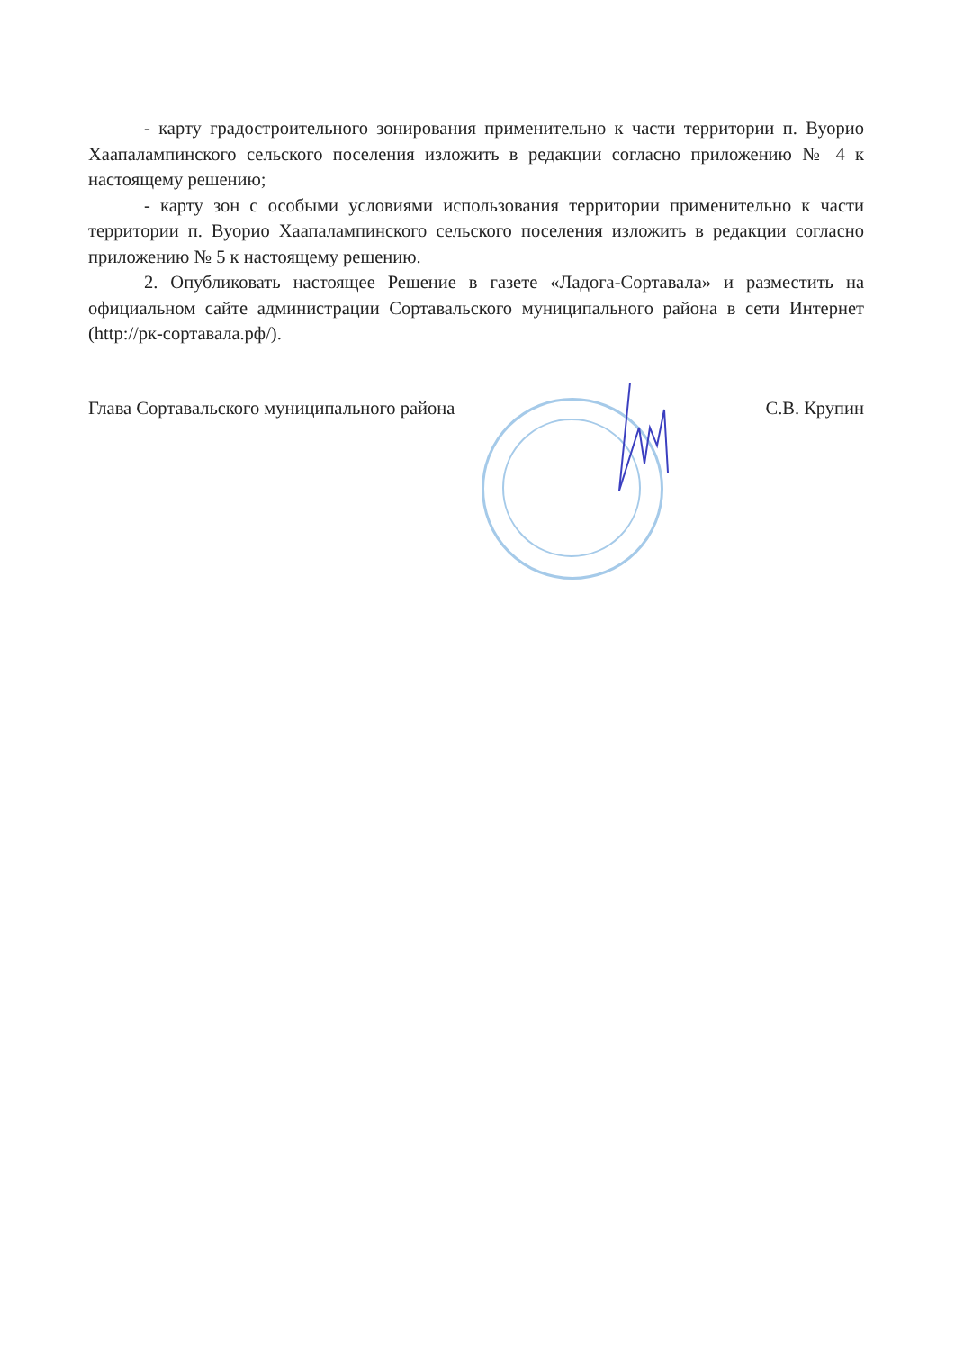- карту градостроительного зонирования применительно к части территории п. Вуорио Хаапалампинского сельского поселения изложить в редакции согласно приложению № 4 к настоящему решению;
- карту зон с особыми условиями использования территории применительно к части территории п. Вуорио Хаапалампинского сельского поселения изложить в редакции согласно приложению № 5 к настоящему решению.
2. Опубликовать настоящее Решение в газете «Ладога-Сортавала» и разместить на официальном сайте администрации Сортавальского муниципального района в сети Интернет (http://рк-сортавала.рф/).
Глава Сортавальского муниципального района С.В. Крупин